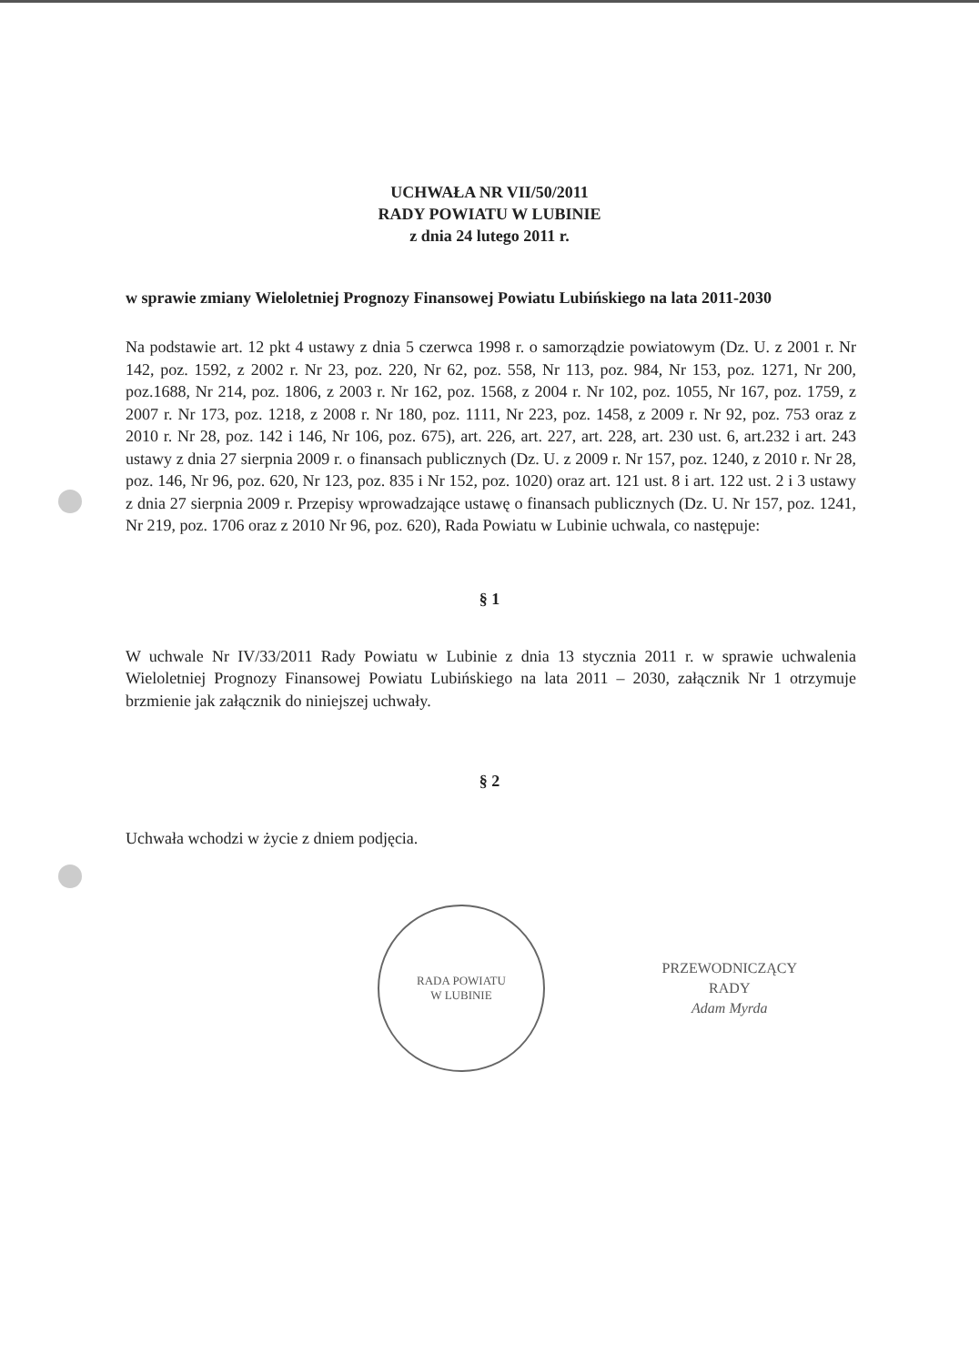UCHWAŁA NR VII/50/2011
RADY POWIATU W LUBINIE
z dnia 24 lutego 2011 r.
w sprawie zmiany Wieloletniej Prognozy Finansowej Powiatu Lubińskiego na lata 2011-2030
Na podstawie art. 12 pkt 4 ustawy z dnia 5 czerwca 1998 r. o samorządzie powiatowym (Dz. U. z 2001 r. Nr 142, poz. 1592, z 2002 r. Nr 23, poz. 220, Nr 62, poz. 558, Nr 113, poz. 984, Nr 153, poz. 1271, Nr 200, poz.1688, Nr 214, poz. 1806, z 2003 r. Nr 162, poz. 1568, z 2004 r. Nr 102, poz. 1055, Nr 167, poz. 1759, z 2007 r. Nr 173, poz. 1218, z 2008 r. Nr 180, poz. 1111, Nr 223, poz. 1458, z 2009 r. Nr 92, poz. 753 oraz z 2010 r. Nr 28, poz. 142 i 146, Nr 106, poz. 675), art. 226, art. 227, art. 228, art. 230 ust. 6, art.232 i art. 243 ustawy z dnia 27 sierpnia 2009 r. o finansach publicznych (Dz. U. z 2009 r. Nr 157, poz. 1240, z 2010 r. Nr 28, poz. 146, Nr 96, poz. 620, Nr 123, poz. 835 i Nr 152, poz. 1020) oraz art. 121 ust. 8 i art. 122 ust. 2 i 3 ustawy z dnia 27 sierpnia 2009 r. Przepisy wprowadzające ustawę o finansach publicznych (Dz. U. Nr 157, poz. 1241, Nr 219, poz. 1706 oraz z 2010 Nr 96, poz. 620), Rada Powiatu w Lubinie uchwala, co następuje:
§ 1
W uchwale Nr IV/33/2011 Rady Powiatu w Lubinie z dnia 13 stycznia 2011 r. w sprawie uchwalenia Wieloletniej Prognozy Finansowej Powiatu Lubińskiego na lata 2011 – 2030, załącznik Nr 1 otrzymuje brzmienie jak załącznik do niniejszej uchwały.
§ 2
Uchwała wchodzi w życie z dniem podjęcia.
RADA POWIATU
W LUBINIE
PRZEWODNICZĄCY
RADY
Adam Myrda